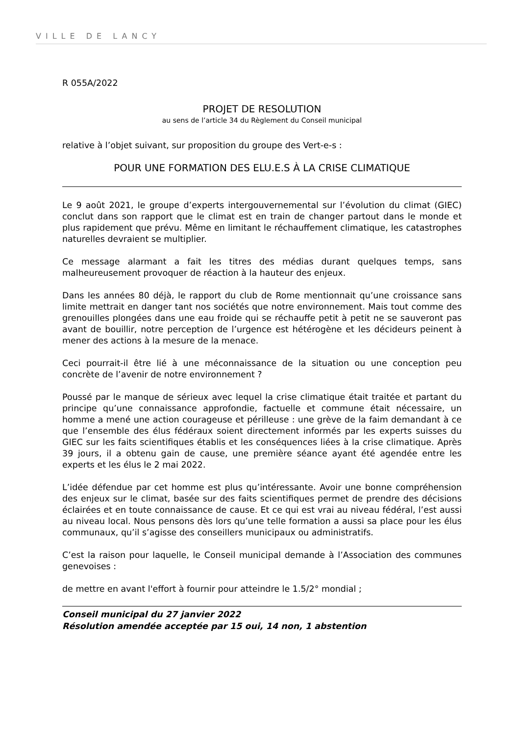VILLE DE LANCY
R 055A/2022
PROJET DE RESOLUTION
au sens de l’article 34 du Règlement du Conseil municipal
relative à l’objet suivant, sur proposition du groupe des Vert-e-s :
POUR UNE FORMATION DES ELU.E.S À LA CRISE CLIMATIQUE
Le 9 août 2021, le groupe d’experts intergouvernemental sur l’évolution du climat (GIEC) conclut dans son rapport que le climat est en train de changer partout dans le monde et plus rapidement que prévu. Même en limitant le réchauffement climatique, les catastrophes naturelles devraient se multiplier.
Ce message alarmant a fait les titres des médias durant quelques temps, sans malheureusement provoquer de réaction à la hauteur des enjeux.
Dans les années 80 déjà, le rapport du club de Rome mentionnait qu’une croissance sans limite mettrait en danger tant nos sociétés que notre environnement. Mais tout comme des grenouilles plongées dans une eau froide qui se réchauffe petit à petit ne se sauveront pas avant de bouillir, notre perception de l’urgence est hétérogène et les décideurs peinent à mener des actions à la mesure de la menace.
Ceci pourrait-il être lié à une méconnaissance de la situation ou une conception peu concrète de l’avenir de notre environnement ?
Poussé par le manque de sérieux avec lequel la crise climatique était traitée et partant du principe qu’une connaissance approfondie, factuelle et commune était nécessaire, un homme a mené une action courageuse et périlleuse : une grève de la faim demandant à ce que l’ensemble des élus fédéraux soient directement informés par les experts suisses du GIEC sur les faits scientifiques établis et les conséquences liées à la crise climatique. Après 39 jours, il a obtenu gain de cause, une première séance ayant été agendée entre les experts et les élus le 2 mai 2022.
L’idée défendue par cet homme est plus qu’intéressante. Avoir une bonne compréhension des enjeux sur le climat, basée sur des faits scientifiques permet de prendre des décisions éclairées et en toute connaissance de cause. Et ce qui est vrai au niveau fédéral, l’est aussi au niveau local. Nous pensons dès lors qu’une telle formation a aussi sa place pour les élus communaux, qu’il s’agisse des conseillers municipaux ou administratifs.
C’est la raison pour laquelle, le Conseil municipal demande à l’Association des communes genevoises :
de mettre en avant l'effort à fournir pour atteindre le 1.5/2° mondial ;
Conseil municipal du 27 janvier 2022
Résolution amendée acceptée par 15 oui, 14 non, 1 abstention